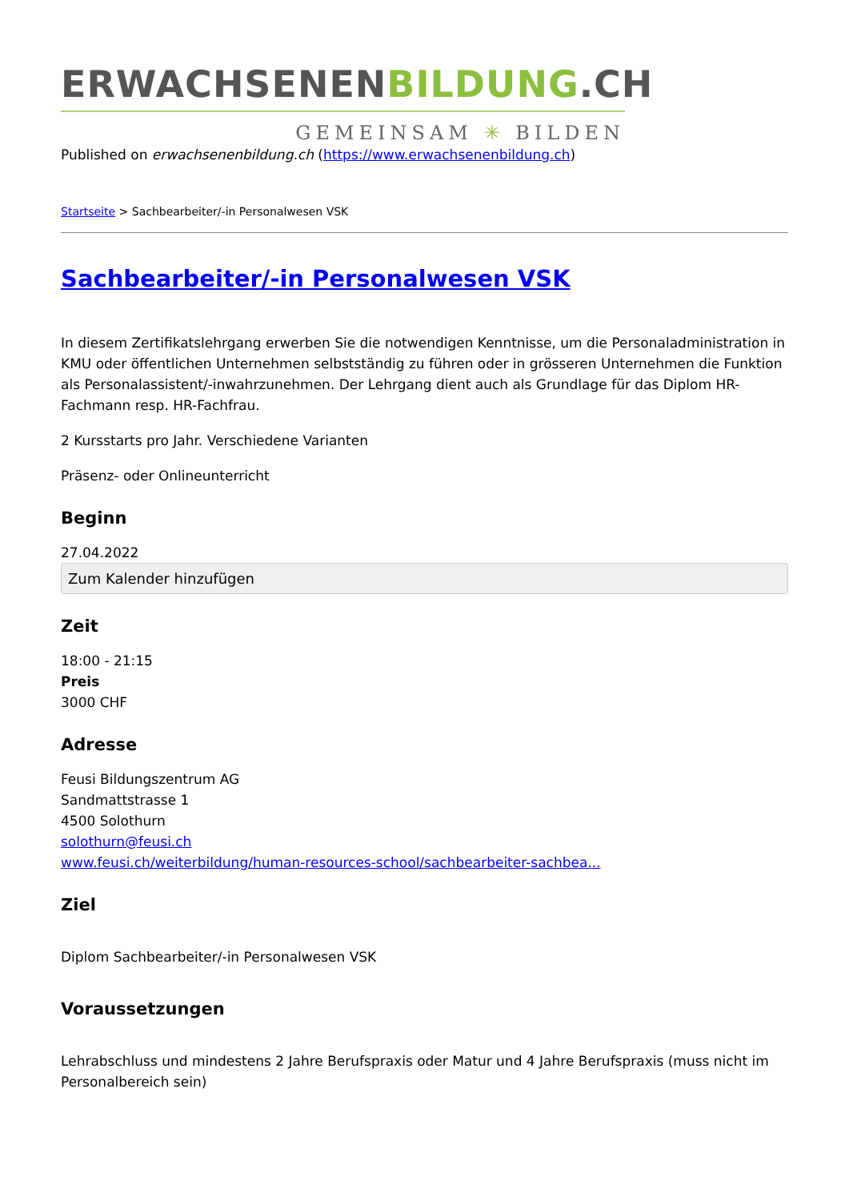ERWACHSENENBILDUNG.CH
GEMEINSAM ✳ BILDEN
Published on erwachsenenbildung.ch (https://www.erwachsenenbildung.ch)
Startseite > Sachbearbeiter/-in Personalwesen VSK
Sachbearbeiter/-in Personalwesen VSK
In diesem Zertifikatslehrgang erwerben Sie die notwendigen Kenntnisse, um die Personaladministration in KMU oder öffentlichen Unternehmen selbstständig zu führen oder in grösseren Unternehmen die Funktion als Personalassistent/-inwahrzunehmen. Der Lehrgang dient auch als Grundlage für das Diplom HR-Fachmann resp. HR-Fachfrau.
2 Kursstarts pro Jahr. Verschiedene Varianten
Präsenz- oder Onlineunterricht
Beginn
27.04.2022
Zum Kalender hinzufügen
Zeit
18:00 - 21:15
Preis
3000 CHF
Adresse
Feusi Bildungszentrum AG
Sandmattstrasse 1
4500 Solothurn
solothurn@feusi.ch
www.feusi.ch/weiterbildung/human-resources-school/sachbearbeiter-sachbea...
Ziel
Diplom Sachbearbeiter/-in Personalwesen VSK
Voraussetzungen
Lehrabschluss und mindestens 2 Jahre Berufspraxis oder Matur und 4 Jahre Berufspraxis (muss nicht im Personalbereich sein)